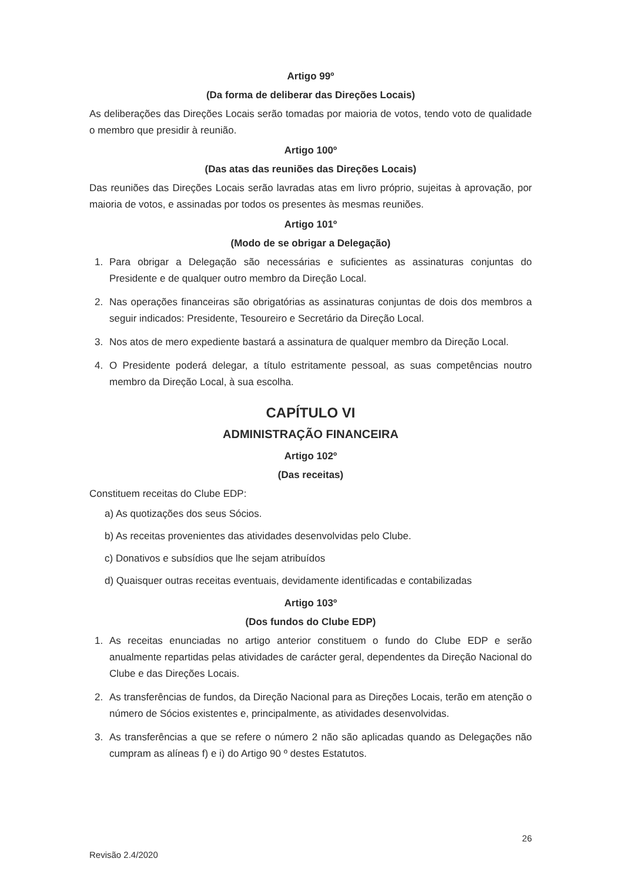Artigo 99º
(Da forma de deliberar das Direções Locais)
As deliberações das Direções Locais serão tomadas por maioria de votos, tendo voto de qualidade o membro que presidir à reunião.
Artigo 100º
(Das atas das reuniões das Direções Locais)
Das reuniões das Direções Locais serão lavradas atas em livro próprio, sujeitas à aprovação, por maioria de votos, e assinadas por todos os presentes às mesmas reuniões.
Artigo 101º
(Modo de se obrigar a Delegação)
1. Para obrigar a Delegação são necessárias e suficientes as assinaturas conjuntas do Presidente e de qualquer outro membro da Direção Local.
2. Nas operações financeiras são obrigatórias as assinaturas conjuntas de dois dos membros a seguir indicados: Presidente, Tesoureiro e Secretário da Direção Local.
3. Nos atos de mero expediente bastará a assinatura de qualquer membro da Direção Local.
4. O Presidente poderá delegar, a título estritamente pessoal, as suas competências noutro membro da Direção Local, à sua escolha.
CAPÍTULO VI
ADMINISTRAÇÃO FINANCEIRA
Artigo 102º
(Das receitas)
Constituem receitas do Clube EDP:
a) As quotizações dos seus Sócios.
b) As receitas provenientes das atividades desenvolvidas pelo Clube.
c) Donativos e subsídios que lhe sejam atribuídos
d) Quaisquer outras receitas eventuais, devidamente identificadas e contabilizadas
Artigo 103º
(Dos fundos do Clube EDP)
1. As receitas enunciadas no artigo anterior constituem o fundo do Clube EDP e serão anualmente repartidas pelas atividades de carácter geral, dependentes da Direção Nacional do Clube e das Direções Locais.
2. As transferências de fundos, da Direção Nacional para as Direções Locais, terão em atenção o número de Sócios existentes e, principalmente, as atividades desenvolvidas.
3. As transferências a que se refere o número 2 não são aplicadas quando as Delegações não cumpram as alíneas f) e i) do Artigo 90 º destes Estatutos.
26
Revisão 2.4/2020